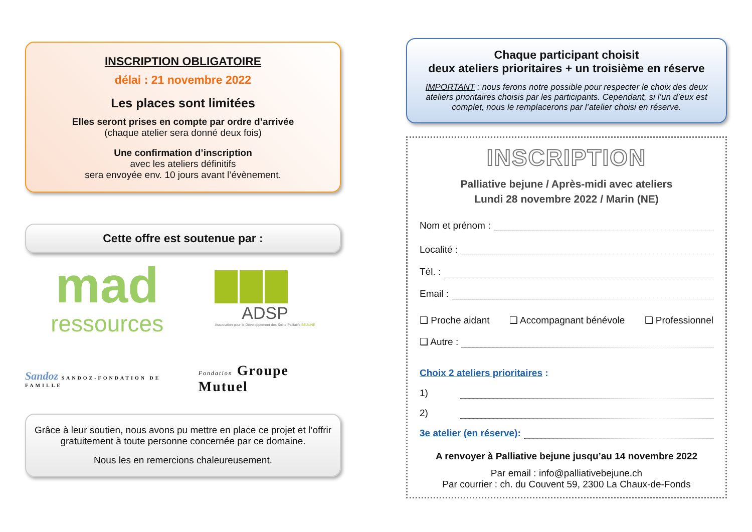INSCRIPTION OBLIGATOIRE
délai : 21 novembre 2022
Les places sont limitées
Elles seront prises en compte par ordre d’arrivée
(chaque atelier sera donné deux fois)
Une confirmation d’inscription
avec les ateliers définitifs
sera envoyée env. 10 jours avant l’évènement.
Cette offre est soutenue par :
mad
ressources
ADSP
Association pour le Développement des Soins Palliatifs BEJUNE
Sandoz SANDOZ-FONDATION DE FAMILLE
Fondation Groupe Mutuel
Grâce à leur soutien, nous avons pu mettre en place ce projet et l’offrir gratuitement à toute personne concernée par ce domaine.
Nous les en remercions chaleureusement.
Chaque participant choisit
deux ateliers prioritaires + un troisième en réserve
IMPORTANT : nous ferons notre possible pour respecter le choix des deux ateliers prioritaires choisis par les participants. Cependant, si l’un d’eux est complet, nous le remplacerons par l’atelier choisi en réserve.
INSCRIPTION
Palliative bejune / Après-midi avec ateliers
Lundi 28 novembre 2022 / Marin (NE)
Nom et prénom :
Localité :
Tél. :
Email :
❑ Proche aidant ❑ Accompagnant bénévole ❑ Professionnel
❑ Autre :
Choix 2 ateliers prioritaires :
1)
2)
3e atelier (en réserve) :
A renvoyer à Palliative bejune jusqu’au 14 novembre 2022
Par email : info@palliativebejune.ch
Par courrier : ch. du Couvent 59, 2300 La Chaux-de-Fonds